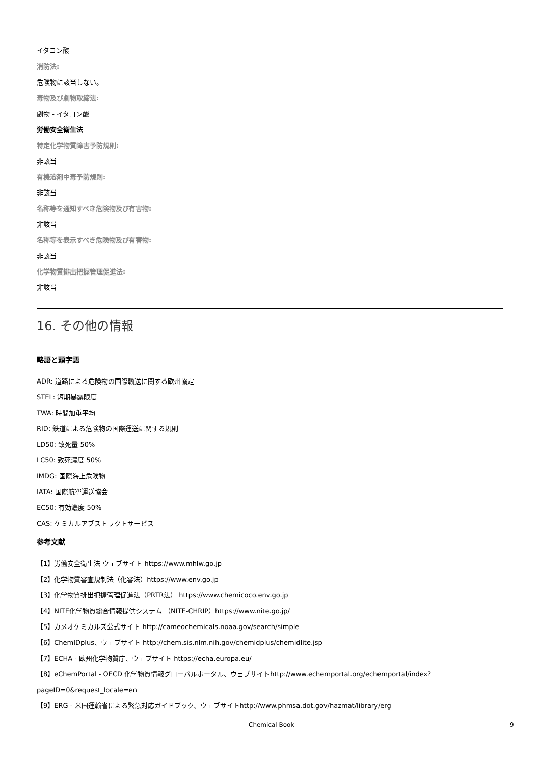イタコン酸
消防法:
危険物に該当しない。
毒物及び劇物取締法:
劇物 - イタコン酸
労働安全衛生法
特定化学物質障害予防規則:
非該当
有機溶剤中毒予防規則:
非該当
名称等を通知すべき危険物及び有害物:
非該当
名称等を表示すべき危険物及び有害物:
非該当
化学物質排出把握管理促進法:
非該当
16. その他の情報
略語と頭字語
ADR: 道路による危険物の国際輸送に関する欧州協定
STEL: 短期暴露限度
TWA: 時間加重平均
RID: 鉄道による危険物の国際運送に関する規則
LD50: 致死量 50%
LC50: 致死濃度 50%
IMDG: 国際海上危険物
IATA: 国際航空運送協会
EC50: 有効濃度 50%
CAS: ケミカルアブストラクトサービス
参考文献
【1】労働安全衛生法 ウェブサイト https://www.mhlw.go.jp
【2】化学物質審査規制法（化審法）https://www.env.go.jp
【3】化学物質排出把握管理促進法（PRTR法） https://www.chemicoco.env.go.jp
【4】NITE化学物質総合情報提供システム （NITE-CHRIP）https://www.nite.go.jp/
【5】カメオケミカルズ公式サイト http://cameochemicals.noaa.gov/search/simple
【6】ChemIDplus、ウェブサイト http://chem.sis.nlm.nih.gov/chemidplus/chemidlite.jsp
【7】ECHA - 欧州化学物質庁、ウェブサイト https://echa.europa.eu/
【8】eChemPortal - OECD 化学物質情報グローバルポータル、ウェブサイトhttp://www.echemportal.org/echemportal/index?
pageID=0&request_locale=en
【9】ERG - 米国運輸省による緊急対応ガイドブック、ウェブサイトhttp://www.phmsa.dot.gov/hazmat/library/erg
Chemical Book 9